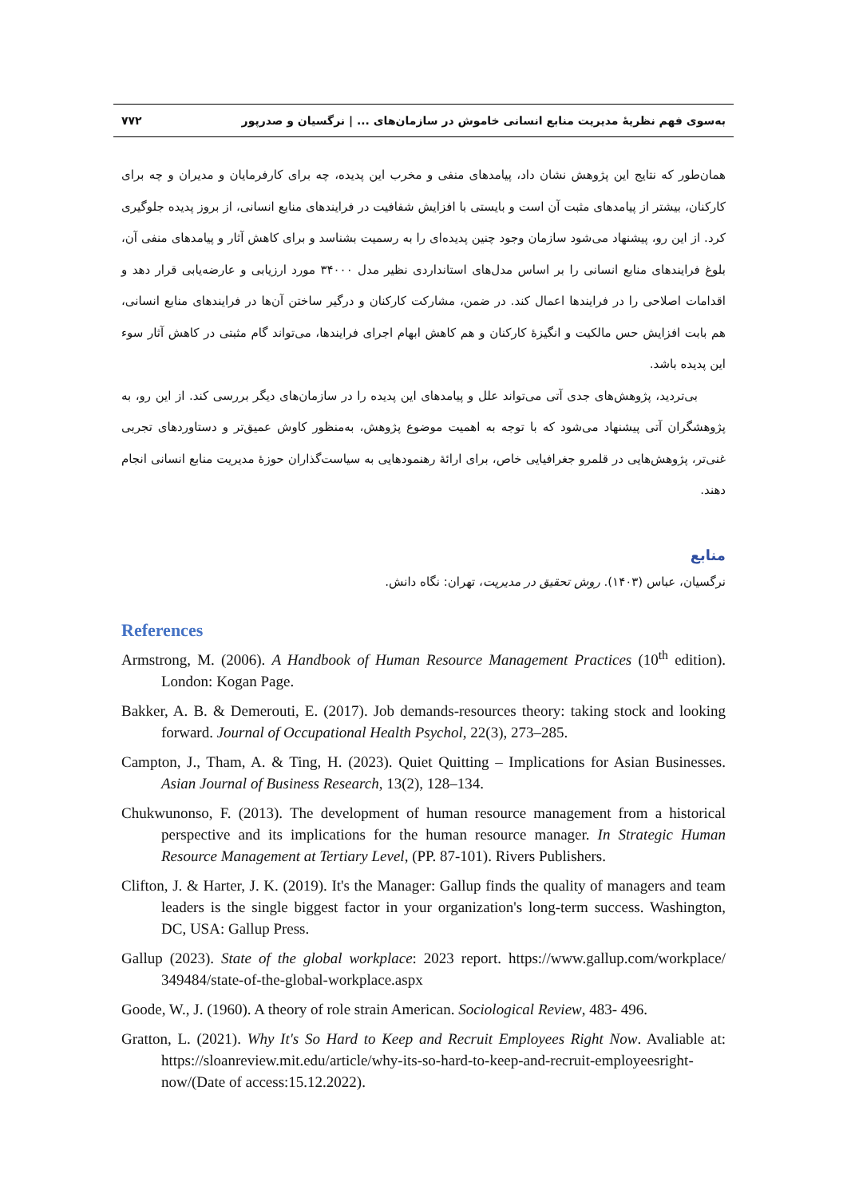به‌سوی فهم نظریهٔ مدیریت منابع انسانی خاموش در سازمان‌های ... | نرگسیان و صدرپور ۷۷۲
همان‌طور که نتایج این پژوهش نشان داد، پیامدهای منفی و مخرب این پدیده، چه برای کارفرمایان و مدیران و چه برای کارکنان، بیشتر از پیامدهای مثبت آن است و بایستی با افزایش شفافیت در فرایندهای منابع انسانی، از بروز پدیده جلوگیری کرد. از این رو، پیشنهاد می‌شود سازمان وجود چنین پدیده‌ای را به رسمیت بشناسد و برای کاهش آثار و پیامدهای منفی آن، بلوغ فرایندهای منابع انسانی را بر اساس مدل‌های استانداردی نظیر مدل ۳۴۰۰۰ مورد ارزیابی و عارضه‌یابی قرار دهد و اقدامات اصلاحی را در فرایندها اعمال کند. در ضمن، مشارکت کارکنان و درگیر ساختن آن‌ها در فرایندهای منابع انسانی، هم بابت افزایش حس مالکیت و انگیزهٔ کارکنان و هم کاهش ابهام اجرای فرایندها، می‌تواند گام مثبتی در کاهش آثار سوء این پدیده باشد.
بی‌تردید، پژوهش‌های جدی آتی می‌تواند علل و پیامدهای این پدیده را در سازمان‌های دیگر بررسی کند. از این رو، به پژوهشگران آتی پیشنهاد می‌شود که با توجه به اهمیت موضوع پژوهش، به‌منظور کاوش عمیق‌تر و دستاوردهای تجربی غنی‌تر، پژوهش‌هایی در قلمرو جغرافیایی خاص، برای ارائهٔ رهنمودهایی به سیاست‌گذاران حوزهٔ مدیریت منابع انسانی انجام دهند.
منابع
نرگسیان، عباس (۱۴۰۳). روش تحقیق در مدیریت، تهران: نگاه دانش.
References
Armstrong, M. (2006). A Handbook of Human Resource Management Practices (10<sup>th</sup> edition). London: Kogan Page.
Bakker, A. B. & Demerouti, E. (2017). Job demands-resources theory: taking stock and looking forward. Journal of Occupational Health Psychol, 22(3), 273–285.
Campton, J., Tham, A. & Ting, H. (2023). Quiet Quitting – Implications for Asian Businesses. Asian Journal of Business Research, 13(2), 128–134.
Chukwunonso, F. (2013). The development of human resource management from a historical perspective and its implications for the human resource manager. In Strategic Human Resource Management at Tertiary Level, (PP. 87-101). Rivers Publishers.
Clifton, J. & Harter, J. K. (2019). It's the Manager: Gallup finds the quality of managers and team leaders is the single biggest factor in your organization's long-term success. Washington, DC, USA: Gallup Press.
Gallup (2023). State of the global workplace: 2023 report. https://www.gallup.com/workplace/ 349484/state-of-the-global-workplace.aspx
Goode, W., J. (1960). A theory of role strain American. Sociological Review, 483- 496.
Gratton, L. (2021). Why It's So Hard to Keep and Recruit Employees Right Now. Avaliable at: https://sloanreview.mit.edu/article/why-its-so-hard-to-keep-and-recruit-employeesright-now/(Date of access:15.12.2022).